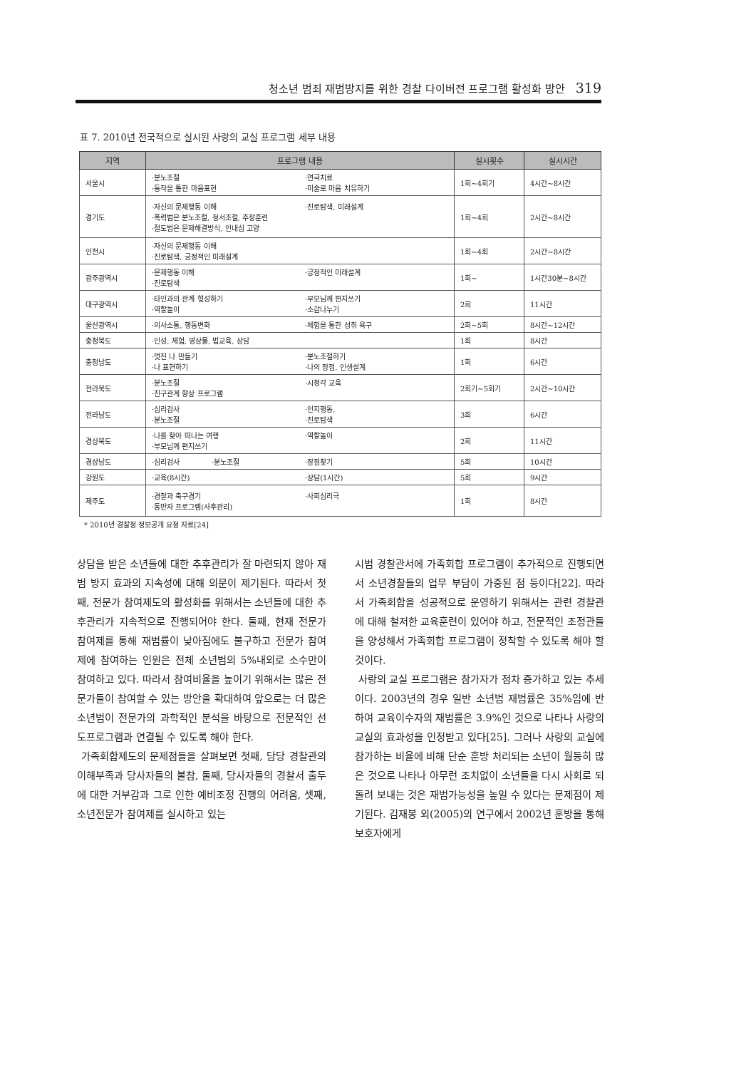청소년 범죄 재범방지를 위한 경찰 다이버전 프로그램 활성화 방안 319
표 7. 2010년 전국적으로 실시된 사랑의 교실 프로그램 세부 내용
| 지역 | 프로그램 내용 | 실시횟수 | 실시시간 |
| --- | --- | --- | --- |
| 서울시 | ·분노조절 ·연극치료 ·동작을 통한 마음표현 ·미술로 마음 치유하기 | 1회~4회기 | 4시간~8시간 |
| 경기도 | ·자신의 문제행동 이해 ·진로탐색, 미래설계 ·폭력범은 분노조절, 정서조절, 주장훈련 ·절도범은 문제해결방식, 인내심 고양 | 1회~4회 | 2시간~8시간 |
| 인천시 | ·자신의 문제행동 이해 ·진로탐색, 긍정적인 미래설계 | 1회~4회 | 2시간~8시간 |
| 광주광역시 | ·문제행동 이해 ·진로탐색 ·긍정적인 미래설계 | 1회~ | 1시간30분~8시간 |
| 대구광역시 | ·타인과의 관계 형성하기 ·부모님께 편지쓰기 ·역할놀이 ·소감나누기 | 2회 | 11시간 |
| 울산광역시 | ·의사소통, 행동변화 ·체험을 통한 성취 욕구 | 2회~5회 | 8시간~12시간 |
| 충청북도 | ·인성, 체험, 영상물, 법교육, 상담 | 1회 | 8시간 |
| 충청남도 | ·멋진 나 만들기 ·분노조절하기 ·나 표현하기 ·나의 장점, 인생설계 | 1회 | 6시간 |
| 전라북도 | ·분노조절 ·친구관계 향상 프로그램 ·시청각 교육 | 2회기~5회기 | 2시간~10시간 |
| 전라남도 | ·심리검사 ·인지행동, ·분노조절 ·진로탐색 | 3회 | 6시간 |
| 경상북도 | ·나를 찾아 떠나는 여행 ·부모님께 편지쓰기 ·역할놀이 | 2회 | 11시간 |
| 경상남도 | ·심리검사 ·분노조절 ·장점찾기 | 5회 | 10시간 |
| 강원도 | ·교육(8시간) ·상담(1시간) | 5회 | 9시간 |
| 제주도 | ·경찰과 축구경기 ·사회심리극 ·동반자 프로그램(사후관리) | 1회 | 8시간 |
* 2010년 경찰청 정보공개 요청 자료[24]
상담을 받은 소년들에 대한 추후관리가 잘 마련되지 않아 재범 방지 효과의 지속성에 대해 의문이 제기된다. 따라서 첫째, 전문가 참여제도의 활성화를 위해서는 소년들에 대한 추후관리가 지속적으로 진행되어야 한다. 둘째, 현재 전문가 참여제를 통해 재범률이 낮아짐에도 불구하고 전문가 참여제에 참여하는 인원은 전체 소년범의 5%내외로 소수만이 참여하고 있다. 따라서 참여비율을 높이기 위해서는 많은 전문가들이 참여할 수 있는 방안을 확대하여 앞으로는 더 많은 소년범이 전문가의 과학적인 분석을 바탕으로 전문적인 선도프로그램과 연결될 수 있도록 해야 한다.
가족회합제도의 문제점들을 살펴보면 첫째, 담당 경찰관의 이해부족과 당사자들의 불참, 둘째, 당사자들의 경찰서 출두에 대한 거부감과 그로 인한 예비조정 진행의 어려움, 셋째, 소년전문가 참여제를 실시하고 있는
시범 경찰관서에 가족회합 프로그램이 추가적으로 진행되면서 소년경찰들의 업무 부담이 가중된 점 등이다[22]. 따라서 가족회합을 성공적으로 운영하기 위해서는 관련 경찰관에 대해 철저한 교육훈련이 있어야 하고, 전문적인 조정관들을 양성해서 가족회합 프로그램이 정착할 수 있도록 해야 할 것이다.
사랑의 교실 프로그램은 참가자가 점차 증가하고 있는 추세이다. 2003년의 경우 일반 소년범 재범률은 35%임에 반하여 교육이수자의 재범률은 3.9%인 것으로 나타나 사랑의 교실의 효과성을 인정받고 있다[25]. 그러나 사랑의 교실에 참가하는 비율에 비해 단순 훈방 처리되는 소년이 월등히 많은 것으로 나타나 아무런 조치없이 소년들을 다시 사회로 되돌려 보내는 것은 재범가능성을 높일 수 있다는 문제점이 제기된다. 김재봉 외(2005)의 연구에서 2002년 훈방을 통해 보호자에게